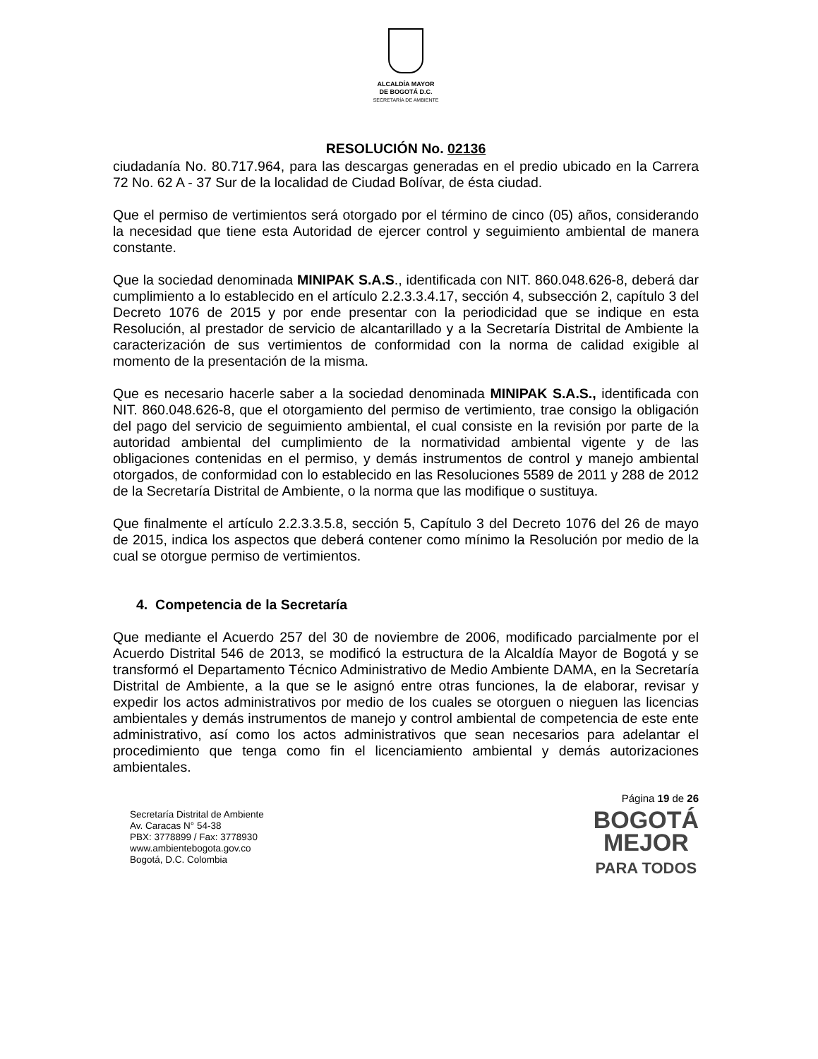ALCALDÍA MAYOR
DE BOGOTÁ D.C.
SECRETARÍA DE AMBIENTE
RESOLUCIÓN No. 02136
ciudadanía No. 80.717.964, para las descargas generadas en el predio ubicado en la Carrera 72 No. 62 A - 37 Sur de la localidad de Ciudad Bolívar, de ésta ciudad.
Que el permiso de vertimientos será otorgado por el término de cinco (05) años, considerando la necesidad que tiene esta Autoridad de ejercer control y seguimiento ambiental de manera constante.
Que la sociedad denominada MINIPAK S.A.S., identificada con NIT. 860.048.626-8, deberá dar cumplimiento a lo establecido en el artículo 2.2.3.3.4.17, sección 4, subsección 2, capítulo 3 del Decreto 1076 de 2015 y por ende presentar con la periodicidad que se indique en esta Resolución, al prestador de servicio de alcantarillado y a la Secretaría Distrital de Ambiente la caracterización de sus vertimientos de conformidad con la norma de calidad exigible al momento de la presentación de la misma.
Que es necesario hacerle saber a la sociedad denominada MINIPAK S.A.S., identificada con NIT. 860.048.626-8, que el otorgamiento del permiso de vertimiento, trae consigo la obligación del pago del servicio de seguimiento ambiental, el cual consiste en la revisión por parte de la autoridad ambiental del cumplimiento de la normatividad ambiental vigente y de las obligaciones contenidas en el permiso, y demás instrumentos de control y manejo ambiental otorgados, de conformidad con lo establecido en las Resoluciones 5589 de 2011 y 288 de 2012 de la Secretaría Distrital de Ambiente, o la norma que las modifique o sustituya.
Que finalmente el artículo 2.2.3.3.5.8, sección 5, Capítulo 3 del Decreto 1076 del 26 de mayo de 2015, indica los aspectos que deberá contener como mínimo la Resolución por medio de la cual se otorgue permiso de vertimientos.
4. Competencia de la Secretaría
Que mediante el Acuerdo 257 del 30 de noviembre de 2006, modificado parcialmente por el Acuerdo Distrital 546 de 2013, se modificó la estructura de la Alcaldía Mayor de Bogotá y se transformó el Departamento Técnico Administrativo de Medio Ambiente DAMA, en la Secretaría Distrital de Ambiente, a la que se le asignó entre otras funciones, la de elaborar, revisar y expedir los actos administrativos por medio de los cuales se otorguen o nieguen las licencias ambientales y demás instrumentos de manejo y control ambiental de competencia de este ente administrativo, así como los actos administrativos que sean necesarios para adelantar el procedimiento que tenga como fin el licenciamiento ambiental y demás autorizaciones ambientales.
Secretaría Distrital de Ambiente
Av. Caracas N° 54-38
PBX: 3778899 / Fax: 3778930
www.ambientebogota.gov.co
Bogotá, D.C. Colombia
Página 19 de 26
BOGOTÁ
MEJOR
PARA TODOS